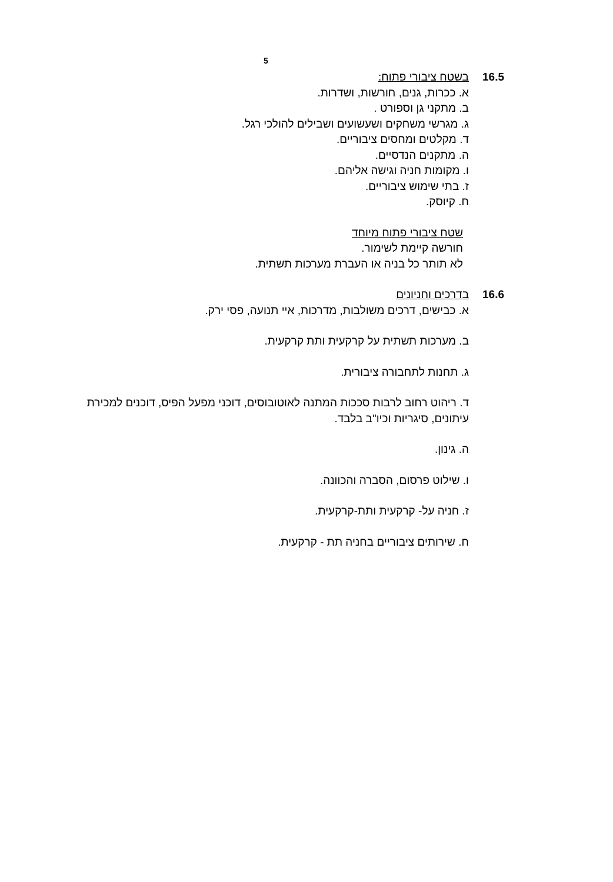5
16.5 בשטח ציבורי פתוח:
א. ככרות, גנים, חורשות, ושדרות.
ב. מתקני גן וספורט .
ג. מגרשי משחקים ושעשועים ושבילים להולכי רגל.
ד. מקלטים ומחסים ציבוריים.
ה. מתקנים הנדסיים.
ו. מקומות חניה וגישה אליהם.
ז. בתי שימוש ציבוריים.
ח. קיוסק.
שטח ציבורי פתוח מיוחד
חורשה קיימת לשימור.
לא תותר כל בניה או העברת מערכות תשתית.
16.6 בדרכים וחניונים
א. כבישים, דרכים משולבות, מדרכות, איי תנועה, פסי ירק.
ב. מערכות תשתית על קרקעית ותת קרקעית.
ג. תחנות לתחבורה ציבורית.
ד. ריהוט רחוב לרבות סככות המתנה לאוטובוסים, דוכני מפעל הפיס, דוכנים למכירת עיתונים, סיגריות וכיו"ב בלבד.
ה. גינון.
ו. שילוט פרסום, הסברה והכוונה.
ז. חניה על- קרקעית ותת-קרקעית.
ח. שירותים ציבוריים בחניה תת - קרקעית.